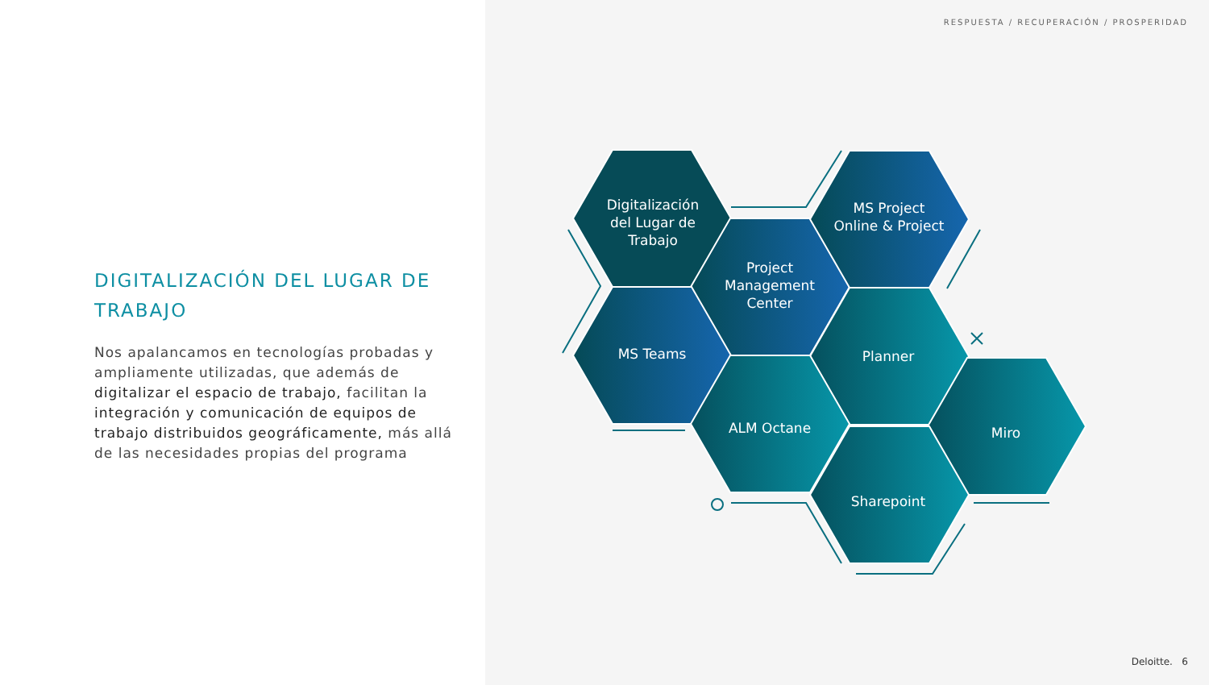RESPUESTA / RECUPERACIÓN / PROSPERIDAD
DIGITALIZACIÓN DEL LUGAR DE TRABAJO
Nos apalancamos en tecnologías probadas y ampliamente utilizadas, que además de digitalizar el espacio de trabajo, facilitan la integración y comunicación de equipos de trabajo distribuidos geográficamente, más allá de las necesidades propias del programa
Digitalización
del Lugar de
Trabajo
MS Project
Online & Project
Project
Management
Center
MS Teams
Planner
ALM Octane
Miro
Sharepoint
Deloitte. 6